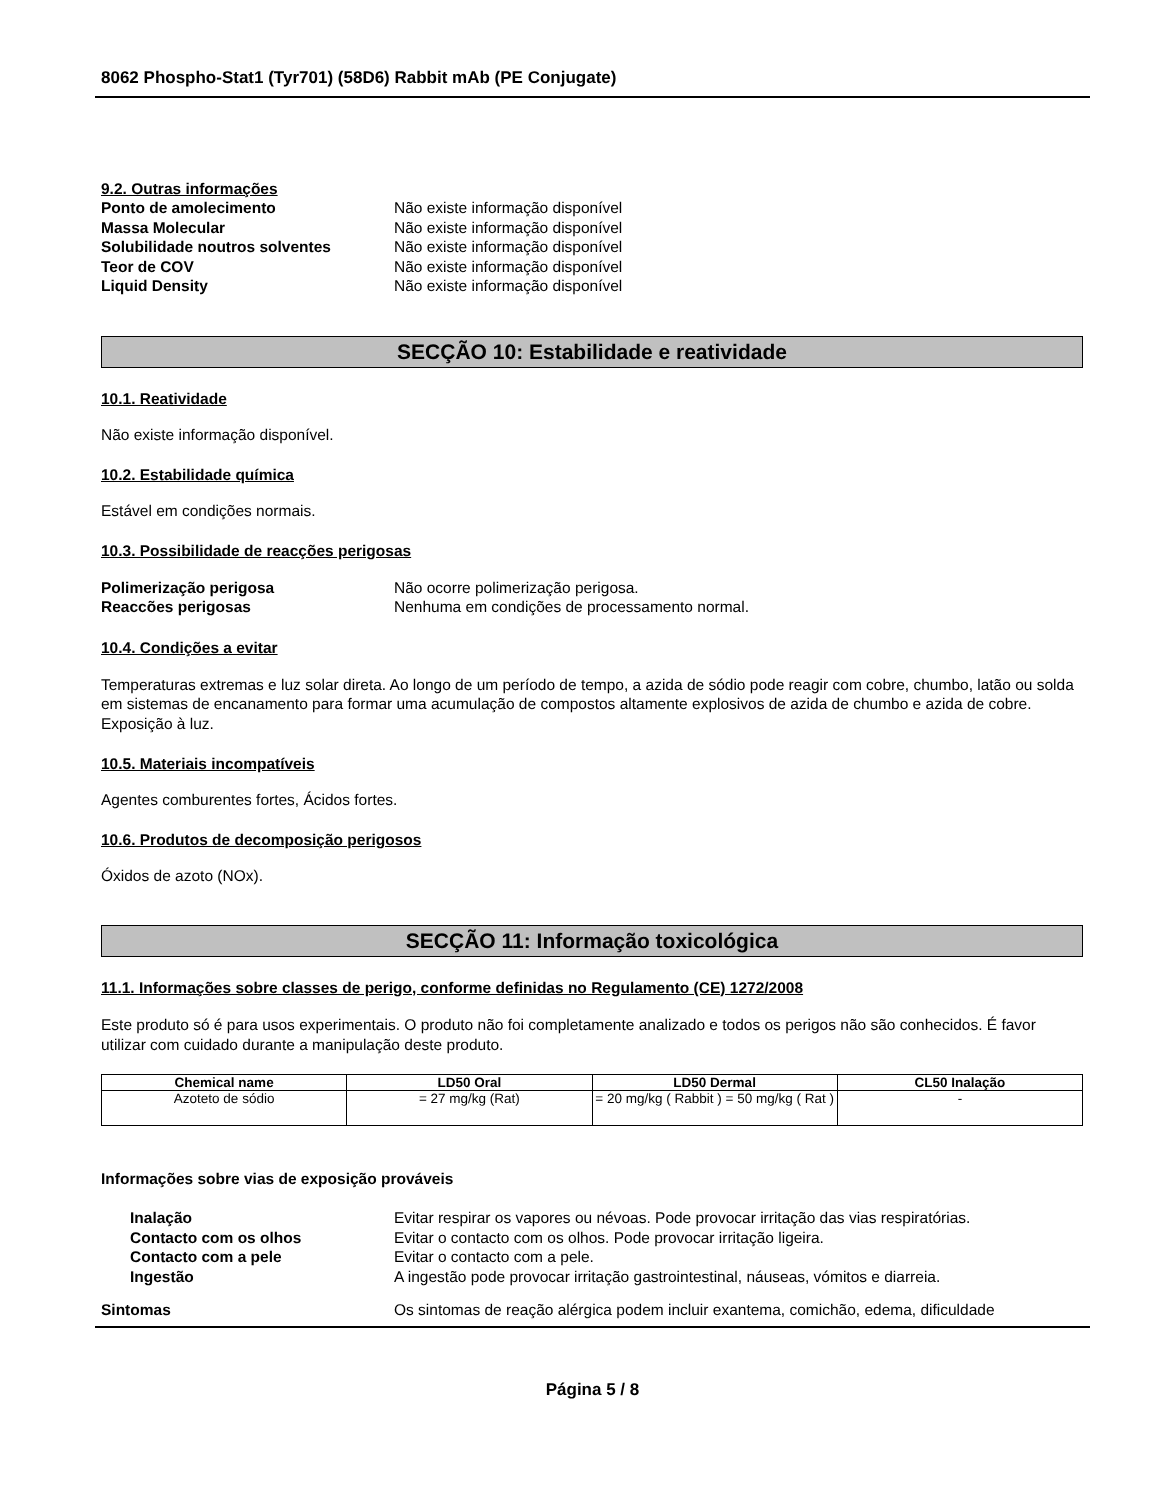8062 Phospho-Stat1 (Tyr701) (58D6) Rabbit mAb (PE Conjugate)
9.2. Outras informações
Ponto de amolecimento Não existe informação disponível
Massa Molecular Não existe informação disponível
Solubilidade noutros solventes Não existe informação disponível
Teor de COV Não existe informação disponível
Liquid Density Não existe informação disponível
SECÇÃO 10: Estabilidade e reatividade
10.1. Reatividade
Não existe informação disponível.
10.2. Estabilidade química
Estável em condições normais.
10.3. Possibilidade de reacções perigosas
Polimerização perigosa Não ocorre polimerização perigosa.
Reaccões perigosas Nenhuma em condições de processamento normal.
10.4. Condições a evitar
Temperaturas extremas e luz solar direta. Ao longo de um período de tempo, a azida de sódio pode reagir com cobre, chumbo, latão ou solda em sistemas de encanamento para formar uma acumulação de compostos altamente explosivos de azida de chumbo e azida de cobre. Exposição à luz.
10.5. Materiais incompatíveis
Agentes comburentes fortes, Ácidos fortes.
10.6. Produtos de decomposição perigosos
Óxidos de azoto (NOx).
SECÇÃO 11: Informação toxicológica
11.1. Informações sobre classes de perigo, conforme definidas no Regulamento (CE) 1272/2008
Este produto só é para usos experimentais. O produto não foi completamente analizado e todos os perigos não são conhecidos. É favor utilizar com cuidado durante a manipulação deste produto.
| Chemical name | LD50 Oral | LD50 Dermal | CL50 Inalação |
| --- | --- | --- | --- |
| Azoteto de sódio | = 27 mg/kg (Rat) | = 20 mg/kg ( Rabbit ) = 50 mg/kg ( Rat ) | - |
Informações sobre vias de exposição prováveis
Inalação Evitar respirar os vapores ou névoas. Pode provocar irritação das vias respiratórias.
Contacto com os olhos Evitar o contacto com os olhos. Pode provocar irritação ligeira.
Contacto com a pele Evitar o contacto com a pele.
Ingestão A ingestão pode provocar irritação gastrointestinal, náuseas, vómitos e diarreia.
Sintomas Os sintomas de reação alérgica podem incluir exantema, comichão, edema, dificuldade
Página 5 / 8